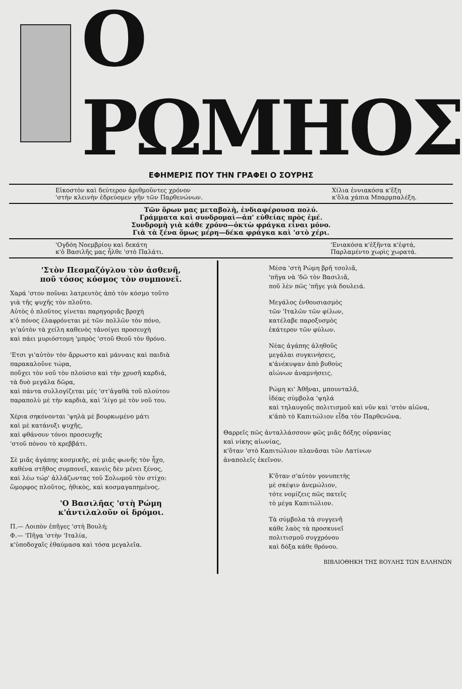Ο ΡΩΜΗΟΣ
ΕΦΗΜΕΡΙΣ ΠΟΥ ΤΗΝ ΓΡΑΦΕΙ Ο ΣΟΥΡΗΣ
Εἰκοστὸν καὶ δεύτερον ἀριθμοῦντες χρόνον
'στὴν κλεινὴν ἑδρεύομεν γῆν τῶν Παρθενώνων.
Χίλια ἐννιακόσα κ'ἔξη
κ'ὅλα χάπια Μπαρμπαλέξη.
Τῶν ὅρων μας μεταβολὴ, ἐνδιαφέρουσα πολύ.
Γράμματα καὶ συνδρομαὶ—ἀπ' εὐθείας πρὸς ἐμέ.
Συνδρομὴ γιὰ κάθε χρόνο—ὀκτὼ φράγκα εἶναι μόνο.
Γιὰ τὰ ξένα ὅμως μέρη—δέκα φράγκα καὶ 'στὸ χέρι.
'Ογδόη Νοεμβρίου καὶ δεκάτη
κ'ὁ Βασιλῆς μας ἦλθε 'στὸ Παλάτι.
'Ενιακόσα κ'ἑξῆντα κ'ἑφτά,
Παρλαμέντο χωρὶς χωρατά.
'Στὸν Πεσμαζόγλου τὸν ἀσθενῆ,
ποῦ τόσος κόσμος τὸν συμπονεῖ.
Χαρά 'στον ποῦναι λατρευτὸς ἀπὸ τὸν κόσμο τοῦτο
γιὰ τῆς ψυχῆς τὸν πλοῦτο.
Αὐτὸς ὁ πλοῦτος γίνεται παρηγοριᾶς βροχή
κ'ὁ πόνος ἐλαφρόνεται μὲ τῶν πολλῶν τὸν πόνο,
γι'αὐτὸν τὰ χείλη καθενὸς τἀνοίγει προσευχὴ
καὶ πάει μυριόστομη 'μπρὸς 'στοῦ Θεοῦ τὸν θρόνο.
'Ετσι γι'αὐτὸν τὸν ἄρρωστο καὶ μάνναις καὶ παιδιὰ
παρακαλοῦνε τώρα,
ποὔχει τὸν νοῦ τὸν πλούσιο καὶ τὴν χρυσῆ καρδιά,
τὰ δυὸ μεγάλα δῶρα,
καὶ πάντα συλλογίζεται μές 'στ'ἀγαθὰ τοῦ πλούτου
παραπολὺ μὲ τὴν καρδιὰ, καὶ 'λίγο μὲ τὸν νοῦ του.
Χέρια σηκόνονται 'ψηλὰ μὲ βουρκωμένο μάτι
καὶ μὲ κατάνυξι ψυχῆς,
καὶ φθάνουν τόνοι προσευχῆς
'στοῦ πόνου τὸ κρεββάτι.
Σὲ μιᾶς ἀγάπης κοσμικῆς, σὲ μιᾶς φωνῆς τὸν ἦχο,
καθένα στῆθος συμπονεῖ, κανεὶς δὲν μένει ξένος,
καὶ λέω τώρ' ἀλλάζωντας τοῦ Σολωμοῦ τὸν στίχο:
ὥμορφος πλοῦτος, ἠθικὸς, καὶ κοσμαγαπημένος.
'Ο Βασιλῆας 'στὴ Ρώμη
κ'ἀντιλαλοῦν οἱ δρόμοι.
Π.— Λοιπὸν ἐπῆγες 'στὴ Βουλή;
Φ.— 'Πῆγα 'στὴν 'Ιταλία,
κ'ὑποδοχαῖς ἐθαύμασα καὶ τόσα μεγαλεῖα.
Μέσα 'στὴ Ρώμη βρῆ τσολιᾶ,
'πῆγα νὰ 'δῶ τὸν Βασιλιᾶ,
ποῦ λὲν πῶς 'πῆγε γιὰ δουλειά.
Μεγάλος ἐνθουσιασμὸς
τῶν 'Ιταλῶν τῶν φίλων,
κατέλαβε παροξυσμὸς
ἑκάτερον τῶν φύλων.
Νέας ἀγάπης ἀληθοῦς
μεγάλαι συγκινήσεις,
κ'ἀνέκυψαν ἀπὸ βυθοὺς
αἰώνων ἀναμνήσεις.
Ρώμη κι' Ἀθῆναι, μπουνταλᾶ,
ἰδέας σύμβολα 'ψηλά
καὶ τηλαυγοῦς πολιτισμοῦ καὶ νῦν καὶ 'στὸν αἰῶνα,
κ'ἀπὸ τὸ Καπιτώλιον εἶδα τὸν Παρθενῶνα.
Θαρρεῖς πῶς ἀνταλλάσσουν φῶς μιᾶς δόξης οὐρανίας
καὶ νίκης αἰωνίας,
κ'ὅταν 'στὸ Καπιτώλιον πλανᾶσαι τῶν Λατίνων
ἀναπολεῖς ἐκεῖνον.
Κ'ὅταν σ'αὐτὸν γονυπετὴς
μὲ σκέψιν ἀνεμώλιον,
τότε νομίζεις πῶς πατεῖς
τὸ μέγα Καπιτώλιον.
Τὰ σύμβολα τὰ συγγενῆ
κάθε λαὸς τὰ προσκυνεῖ
πολιτισμοῦ συγχρόνου
καὶ δόξα κάθε θρόνου.
ΒΙΒΛΙΟΘΗΚΗ ΤΗΣ ΒΟΥΛΗΣ ΤΩΝ ΕΛΛΗΝΩΝ